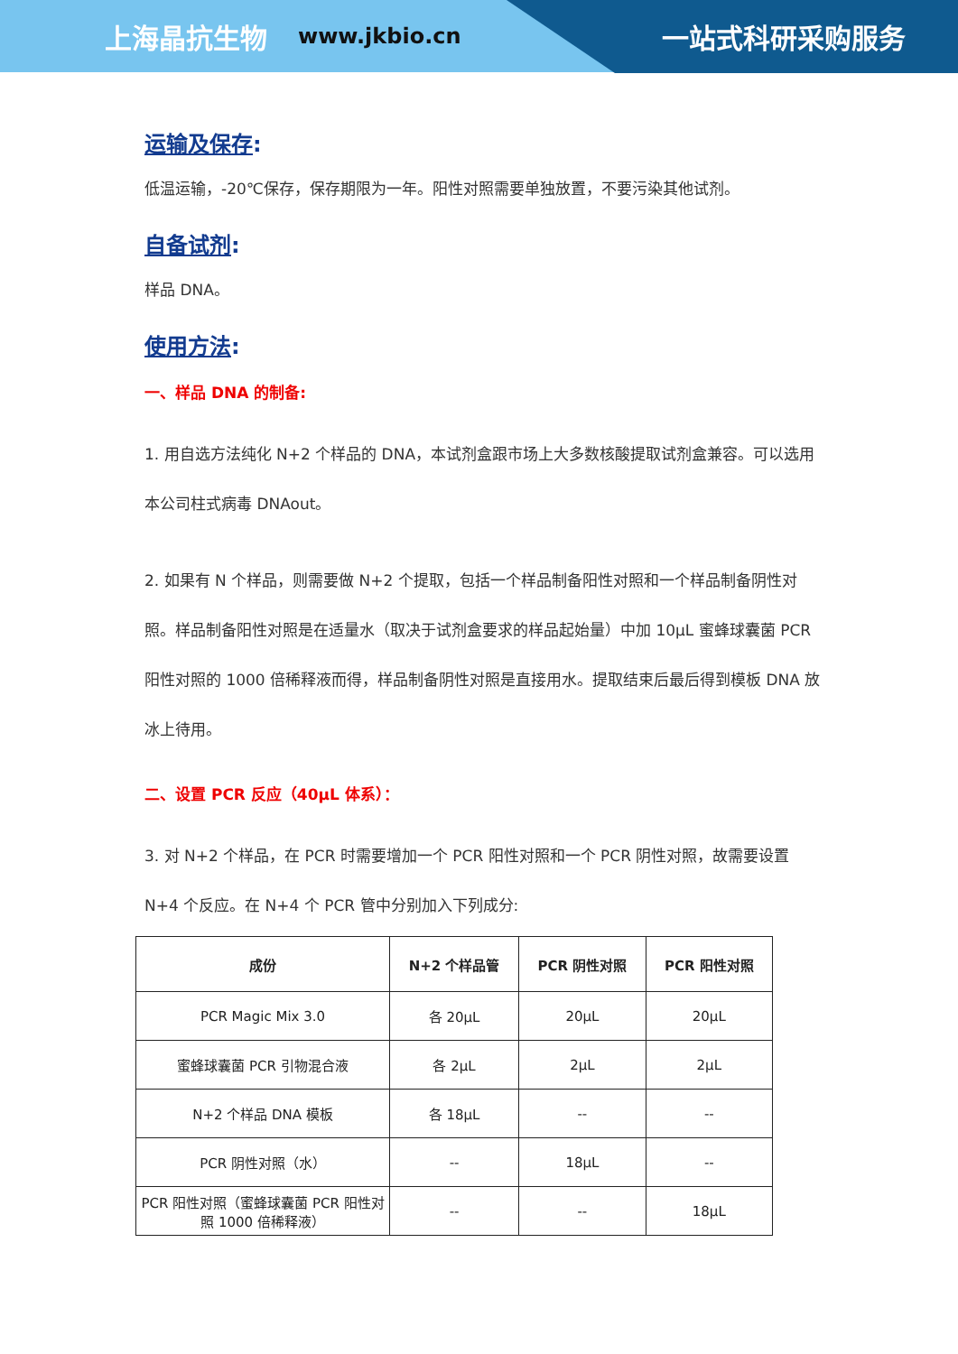上海晶抗生物 www.jkbio.cn 一站式科研采购服务
运输及保存:
低温运输，-20℃保存，保存期限为一年。阳性对照需要单独放置，不要污染其他试剂。
自备试剂:
样品 DNA。
使用方法:
一、样品 DNA 的制备:
1. 用自选方法纯化 N+2 个样品的 DNA，本试剂盒跟市场上大多数核酸提取试剂盒兼容。可以选用本公司柱式病毒 DNAout。
2. 如果有 N 个样品，则需要做 N+2 个提取，包括一个样品制备阳性对照和一个样品制备阴性对照。样品制备阳性对照是在适量水（取决于试剂盒要求的样品起始量）中加 10μL 蜜蜂球囊菌 PCR 阳性对照的 1000 倍稀释液而得，样品制备阴性对照是直接用水。提取结束后最后得到模板 DNA 放冰上待用。
二、设置 PCR 反应（40μL 体系）：
3. 对 N+2 个样品，在 PCR 时需要增加一个 PCR 阳性对照和一个 PCR 阴性对照，故需要设置 N+4 个反应。在 N+4 个 PCR 管中分别加入下列成分:
| 成份 | N+2 个样品管 | PCR 阴性对照 | PCR 阳性对照 |
| --- | --- | --- | --- |
| PCR Magic Mix 3.0 | 各 20μL | 20μL | 20μL |
| 蜜蜂球囊菌 PCR 引物混合液 | 各 2μL | 2μL | 2μL |
| N+2 个样品 DNA 模板 | 各 18μL | -- | -- |
| PCR 阴性对照（水） | -- | 18μL | -- |
| PCR 阳性对照（蜜蜂球囊菌 PCR 阳性对照 1000 倍稀释液） | -- | -- | 18μL |